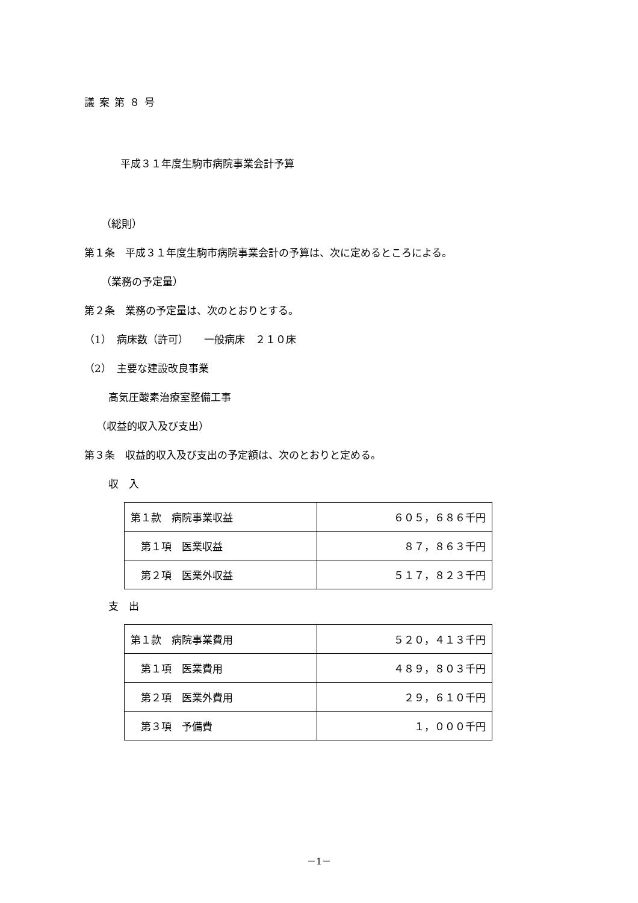議案第８号
平成３１年度生駒市病院事業会計予算
（総則）
第１条　平成３１年度生駒市病院事業会計の予算は、次に定めるところによる。
（業務の予定量）
第２条　業務の予定量は、次のとおりとする。
（1）　病床数（許可）　　一般病床　２１０床
（2）　主要な建設改良事業
高気圧酸素治療室整備工事
（収益的収入及び支出）
第３条　収益的収入及び支出の予定額は、次のとおりと定める。
収　入
| 第１款 病院事業収益 | ６０５，６８６千円 |
| 第１項 医業収益 | ８７，８６３千円 |
| 第２項 医業外収益 | ５１７，８２３千円 |
支　出
| 第１款 病院事業費用 | ５２０，４１３千円 |
| 第１項 医業費用 | ４８９，８０３千円 |
| 第２項 医業外費用 | ２９，６１０千円 |
| 第３項 予備費 | １，０００千円 |
－1－